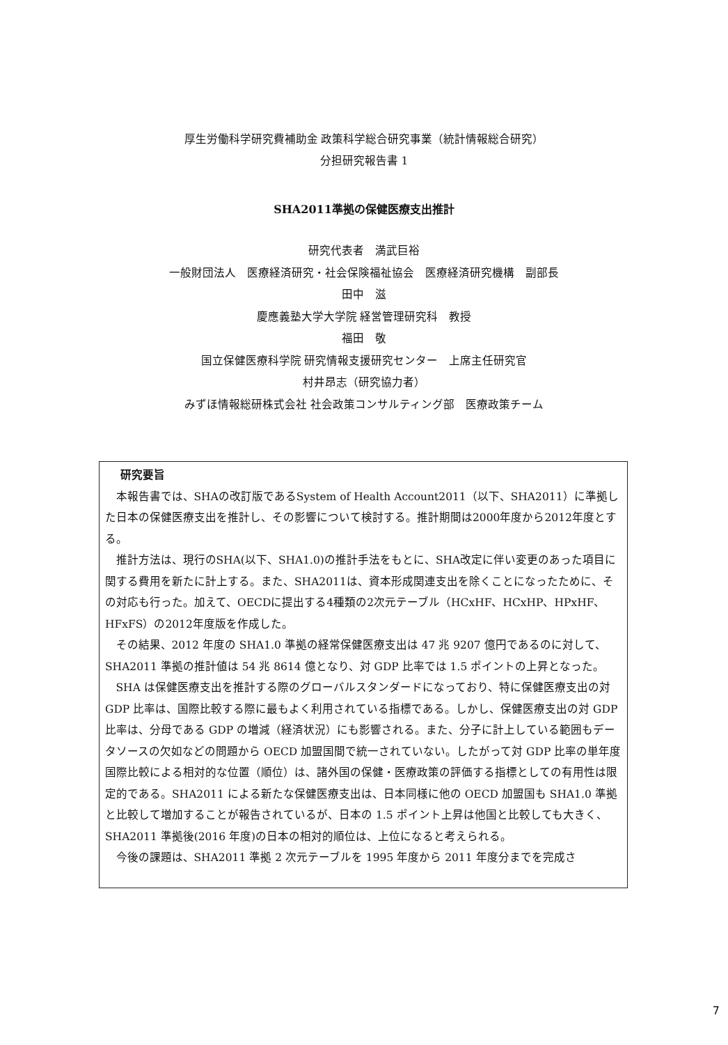厚生労働科学研究費補助金 政策科学総合研究事業（統計情報総合研究）
分担研究報告書 1
SHA2011準拠の保健医療支出推計
研究代表者　満武巨裕
一般財団法人　医療経済研究・社会保険福祉協会　医療経済研究機構　副部長
田中　滋
慶應義塾大学大学院 経営管理研究科　教授
福田　敬
国立保健医療科学院 研究情報支援研究センター　上席主任研究官
村井昂志（研究協力者）
みずほ情報総研株式会社 社会政策コンサルティング部　医療政策チーム
研究要旨
本報告書では、SHAの改訂版であるSystem of Health Account2011（以下、SHA2011）に準拠した日本の保健医療支出を推計し、その影響について検討する。推計期間は2000年度から2012年度とする。
推計方法は、現行のSHA(以下、SHA1.0)の推計手法をもとに、SHA改定に伴い変更のあった項目に関する費用を新たに計上する。また、SHA2011は、資本形成関連支出を除くことになったために、その対応も行った。加えて、OECDに提出する4種類の2次元テーブル（HCxHF、HCxHP、HPxHF、HFxFS）の2012年度版を作成した。
その結果、2012 年度の SHA1.0 準拠の経常保健医療支出は 47 兆 9207 億円であるのに対して、SHA2011 準拠の推計値は 54 兆 8614 億となり、対 GDP 比率では 1.5 ポイントの上昇となった。
SHA は保健医療支出を推計する際のグローバルスタンダードになっており、特に保健医療支出の対 GDP 比率は、国際比較する際に最もよく利用されている指標である。しかし、保健医療支出の対 GDP 比率は、分母である GDP の増減（経済状況）にも影響される。また、分子に計上している範囲もデータソースの欠如などの問題から OECD 加盟国間で統一されていない。したがって対 GDP 比率の単年度国際比較による相対的な位置（順位）は、諸外国の保健・医療政策の評価する指標としての有用性は限定的である。SHA2011 による新たな保健医療支出は、日本同様に他の OECD 加盟国も SHA1.0 準拠と比較して増加することが報告されているが、日本の 1.5 ポイント上昇は他国と比較しても大きく、SHA2011 準拠後(2016 年度)の日本の相対的順位は、上位になると考えられる。
今後の課題は、SHA2011 準拠 2 次元テーブルを 1995 年度から 2011 年度分までを完成さ
7